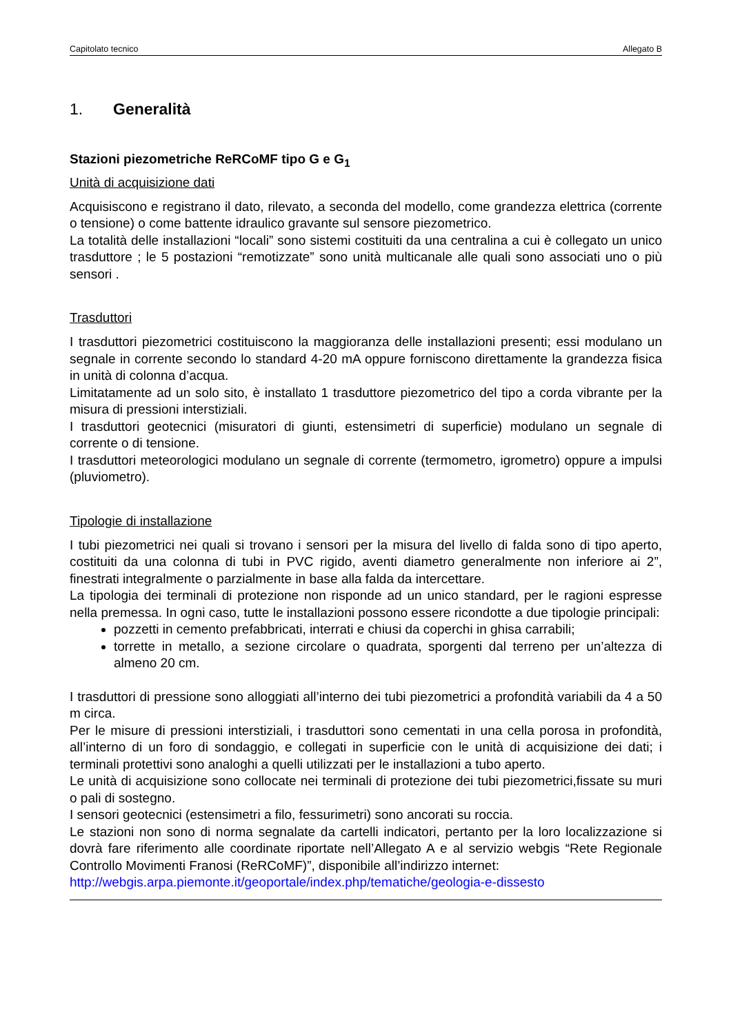Capitolato tecnico Allegato B
1. Generalità
Stazioni piezometriche ReRCoMF tipo G e G<sub>1</sub>
Unità di acquisizione dati
Acquisiscono e registrano il dato, rilevato, a seconda del modello, come grandezza elettrica (corrente o tensione) o come battente idraulico gravante sul sensore piezometrico.
La totalità delle installazioni “locali” sono sistemi costituiti da una centralina a cui è collegato un unico trasduttore ; le 5 postazioni “remotizzate” sono unità multicanale alle quali sono associati uno o più sensori .
Trasduttori
I trasduttori piezometrici costituiscono la maggioranza delle installazioni presenti; essi modulano un segnale in corrente secondo lo standard 4-20 mA oppure forniscono direttamente la grandezza fisica in unità di colonna d’acqua.
Limitatamente ad un solo sito, è installato 1 trasduttore piezometrico del tipo a corda vibrante per la misura di pressioni interstiziali.
I trasduttori geotecnici (misuratori di giunti, estensimetri di superficie) modulano un segnale di corrente o di tensione.
I trasduttori meteorologici modulano un segnale di corrente (termometro, igrometro) oppure a impulsi (pluviometro).
Tipologie di installazione
I tubi piezometrici nei quali si trovano i sensori per la misura del livello di falda sono di tipo aperto, costituiti da una colonna di tubi in PVC rigido, aventi diametro generalmente non inferiore ai 2”, finestrati integralmente o parzialmente in base alla falda da intercettare.
La tipologia dei terminali di protezione non risponde ad un unico standard, per le ragioni espresse nella premessa. In ogni caso, tutte le installazioni possono essere ricondotte a due tipologie principali:
pozzetti in cemento prefabbricati, interrati e chiusi da coperchi in ghisa carrabili;
torrette in metallo, a sezione circolare o quadrata, sporgenti dal terreno per un’altezza di almeno 20 cm.
I trasduttori di pressione sono alloggiati all’interno dei tubi piezometrici a profondità variabili da 4 a 50 m circa.
Per le misure di pressioni interstiziali, i trasduttori sono cementati in una cella porosa in profondità, all’interno di un foro di sondaggio, e collegati in superficie con le unità di acquisizione dei dati; i terminali protettivi sono analoghi a quelli utilizzati per le installazioni a tubo aperto.
Le unità di acquisizione sono collocate nei terminali di protezione dei tubi piezometrici,fissate su muri o pali di sostegno.
I sensori geotecnici (estensimetri a filo, fessurimetri) sono ancorati su roccia.
Le stazioni non sono di norma segnalate da cartelli indicatori, pertanto per la loro localizzazione si dovrà fare riferimento alle coordinate riportate nell’Allegato A e al servizio webgis “Rete Regionale Controllo Movimenti Franosi (ReRCoMF)”, disponibile all’indirizzo internet:
http://webgis.arpa.piemonte.it/geoportale/index.php/tematiche/geologia-e-dissesto